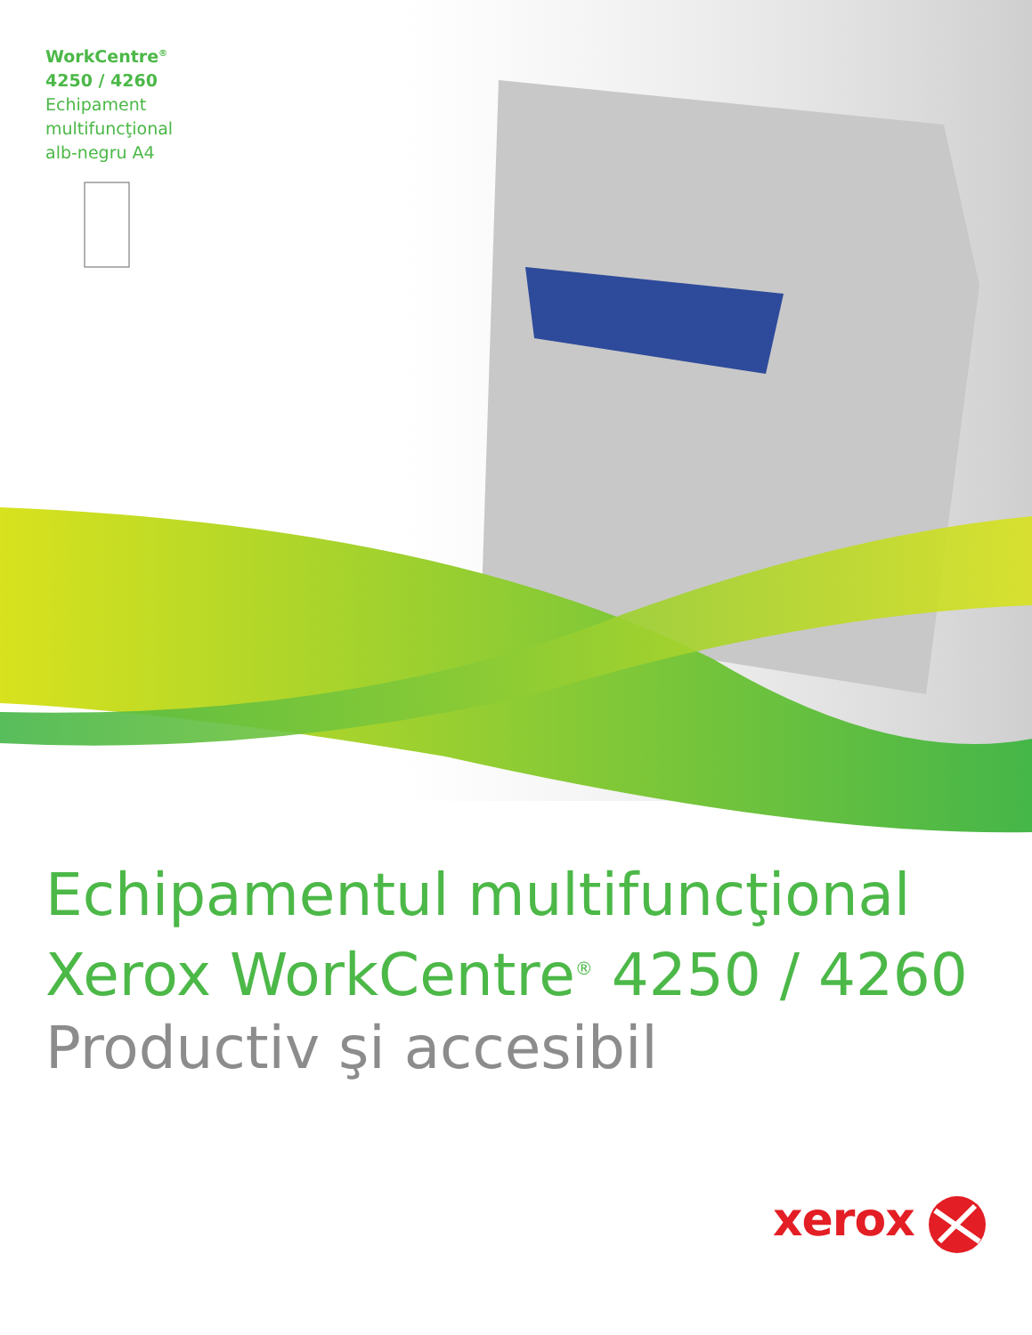WorkCentre<sup>®</sup>
4250 / 4260
Echipament
multifuncţional
alb-negru A4
Echipamentul multifuncţional
Xerox WorkCentre<sup>®</sup> 4250 / 4260
Productiv şi accesibil
xerox